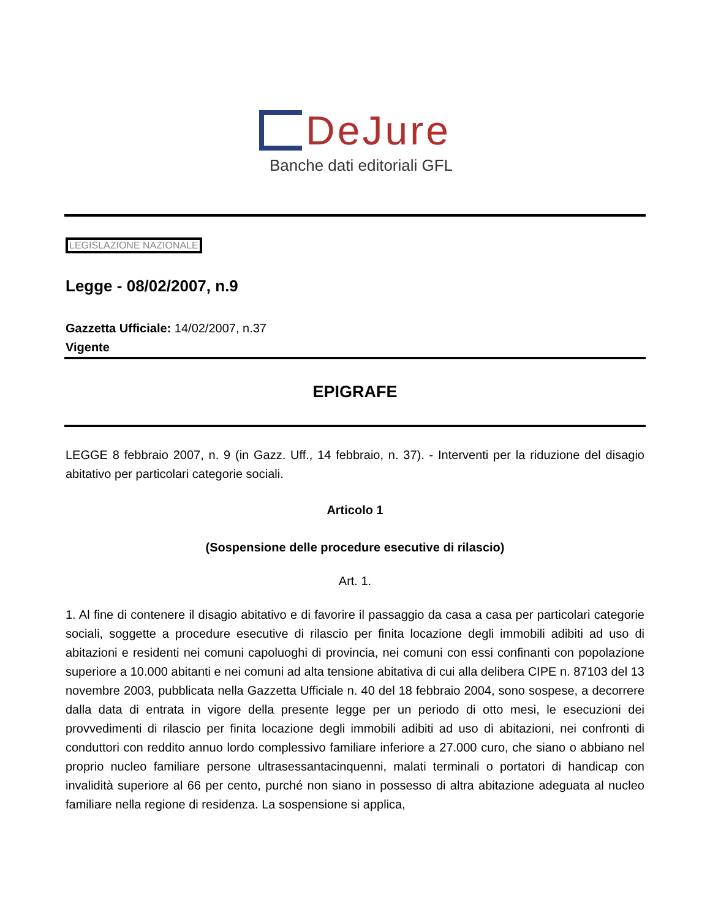DeJure
Banche dati editoriali GFL
LEGISLAZIONE NAZIONALE
Legge - 08/02/2007, n.9
Gazzetta Ufficiale: 14/02/2007, n.37
Vigente
EPIGRAFE
LEGGE 8 febbraio 2007, n. 9 (in Gazz. Uff., 14 febbraio, n. 37). - Interventi per la riduzione del disagio abitativo per particolari categorie sociali.
Articolo 1
(Sospensione delle procedure esecutive di rilascio)
Art. 1.
1. Al fine di contenere il disagio abitativo e di favorire il passaggio da casa a casa per particolari categorie sociali, soggette a procedure esecutive di rilascio per finita locazione degli immobili adibiti ad uso di abitazioni e residenti nei comuni capoluoghi di provincia, nei comuni con essi confinanti con popolazione superiore a 10.000 abitanti e nei comuni ad alta tensione abitativa di cui alla delibera CIPE n. 87103 del 13 novembre 2003, pubblicata nella Gazzetta Ufficiale n. 40 del 18 febbraio 2004, sono sospese, a decorrere dalla data di entrata in vigore della presente legge per un periodo di otto mesi, le esecuzioni dei provvedimenti di rilascio per finita locazione degli immobili adibiti ad uso di abitazioni, nei confronti di conduttori con reddito annuo lordo complessivo familiare inferiore a 27.000 curo, che siano o abbiano nel proprio nucleo familiare persone ultrasessantacinquenni, malati terminali o portatori di handicap con invalidità superiore al 66 per cento, purché non siano in possesso di altra abitazione adeguata al nucleo familiare nella regione di residenza. La sospensione si applica,